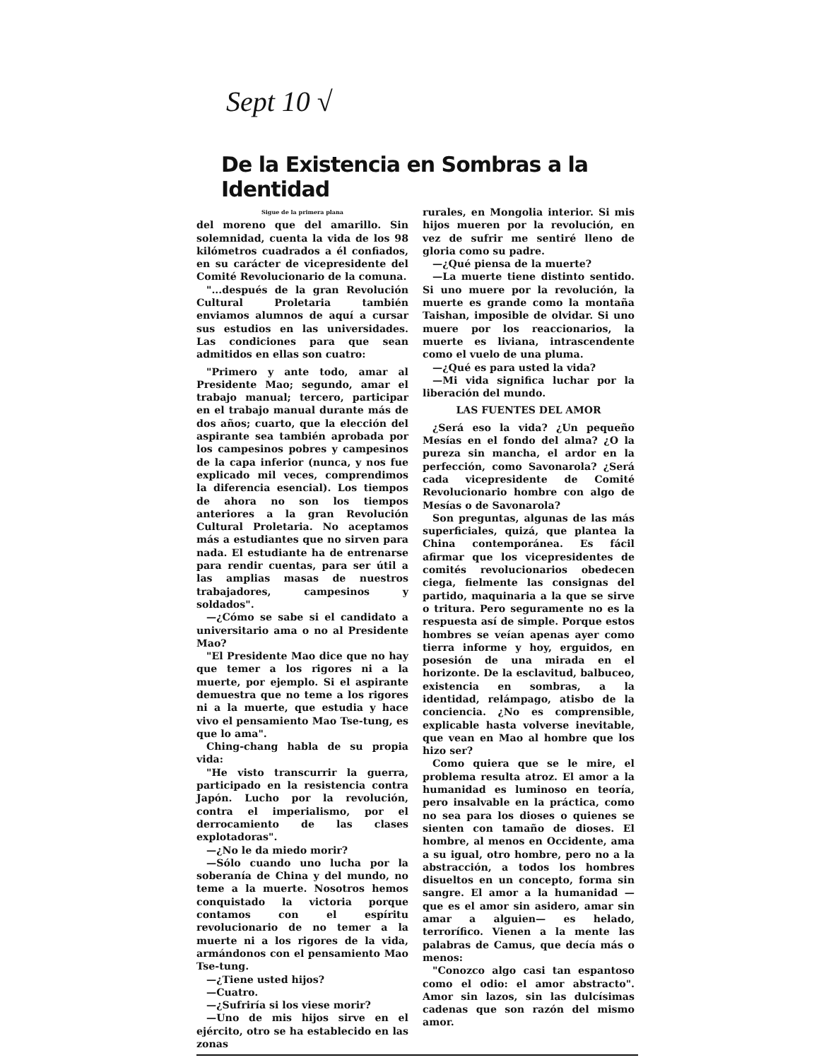Sept 10 √
De la Existencia en Sombras a la Identidad
Sigue de la primera plana
del moreno que del amarillo. Sin solemnidad, cuenta la vida de los 98 kilómetros cuadrados a él confiados, en su carácter de vicepresidente del Comité Revolucionario de la comuna.
"...después de la gran Revolución Cultural Proletaria también enviamos alumnos de aquí a cursar sus estudios en las universidades. Las condiciones para que sean admitidos en ellas son cuatro:
"Primero y ante todo, amar al Presidente Mao; segundo, amar el trabajo manual; tercero, participar en el trabajo manual durante más de dos años; cuarto, que la elección del aspirante sea también aprobada por los campesinos pobres y campesinos de la capa inferior (nunca, y nos fue explicado mil veces, comprendimos la diferencia esencial). Los tiempos de ahora no son los tiempos anteriores a la gran Revolución Cultural Proletaria. No aceptamos más a estudiantes que no sirven para nada. El estudiante ha de entrenarse para rendir cuentas, para ser útil a las amplias masas de nuestros trabajadores, campesinos y soldados".
—¿Cómo se sabe si el candidato a universitario ama o no al Presidente Mao?
"El Presidente Mao dice que no hay que temer a los rigores ni a la muerte, por ejemplo. Si el aspirante demuestra que no teme a los rigores ni a la muerte, que estudia y hace vivo el pensamiento Mao Tse-tung, es que lo ama".
Ching-chang habla de su propia vida:
"He visto transcurrir la guerra, participado en la resistencia contra Japón. Lucho por la revolución, contra el imperialismo, por el derrocamiento de las clases explotadoras".
—¿No le da miedo morir?
—Sólo cuando uno lucha por la soberanía de China y del mundo, no teme a la muerte. Nosotros hemos conquistado la victoria porque contamos con el espíritu revolucionario de no temer a la muerte ni a los rigores de la vida, armándonos con el pensamiento Mao Tse-tung.
—¿Tiene usted hijos?
—Cuatro.
—¿Sufriría si los viese morir?
—Uno de mis hijos sirve en el ejército, otro se ha establecido en las zonas
rurales, en Mongolia interior. Si mis hijos mueren por la revolución, en vez de sufrir me sentiré lleno de gloria como su padre.
—¿Qué piensa de la muerte?
—La muerte tiene distinto sentido. Si uno muere por la revolución, la muerte es grande como la montaña Taishan, imposible de olvidar. Si uno muere por los reaccionarios, la muerte es liviana, intrascendente como el vuelo de una pluma.
—¿Qué es para usted la vida?
—Mi vida significa luchar por la liberación del mundo.
LAS FUENTES DEL AMOR
¿Será eso la vida? ¿Un pequeño Mesías en el fondo del alma? ¿O la pureza sin mancha, el ardor en la perfección, como Savonarola? ¿Será cada vicepresidente de Comité Revolucionario hombre con algo de Mesías o de Savonarola?
Son preguntas, algunas de las más superficiales, quizá, que plantea la China contemporánea. Es fácil afirmar que los vicepresidentes de comités revolucionarios obedecen ciega, fielmente las consignas del partido, maquinaria a la que se sirve o tritura. Pero seguramente no es la respuesta así de simple. Porque estos hombres se veían apenas ayer como tierra informe y hoy, erguidos, en posesión de una mirada en el horizonte. De la esclavitud, balbuceo, existencia en sombras, a la identidad, relámpago, atisbo de la conciencia. ¿No es comprensible, explicable hasta volverse inevitable, que vean en Mao al hombre que los hizo ser?
Como quiera que se le mire, el problema resulta atroz. El amor a la humanidad es luminoso en teoría, pero insalvable en la práctica, como no sea para los dioses o quienes se sienten con tamaño de dioses. El hombre, al menos en Occidente, ama a su igual, otro hombre, pero no a la abstracción, a todos los hombres disueltos en un concepto, forma sin sangre. El amor a la humanidad —que es el amor sin asidero, amar sin amar a alguien— es helado, terrorífico. Vienen a la mente las palabras de Camus, que decía más o menos:
"Conozco algo casi tan espantoso como el odio: el amor abstracto". Amor sin lazos, sin las dulcísimas cadenas que son razón del mismo amor.